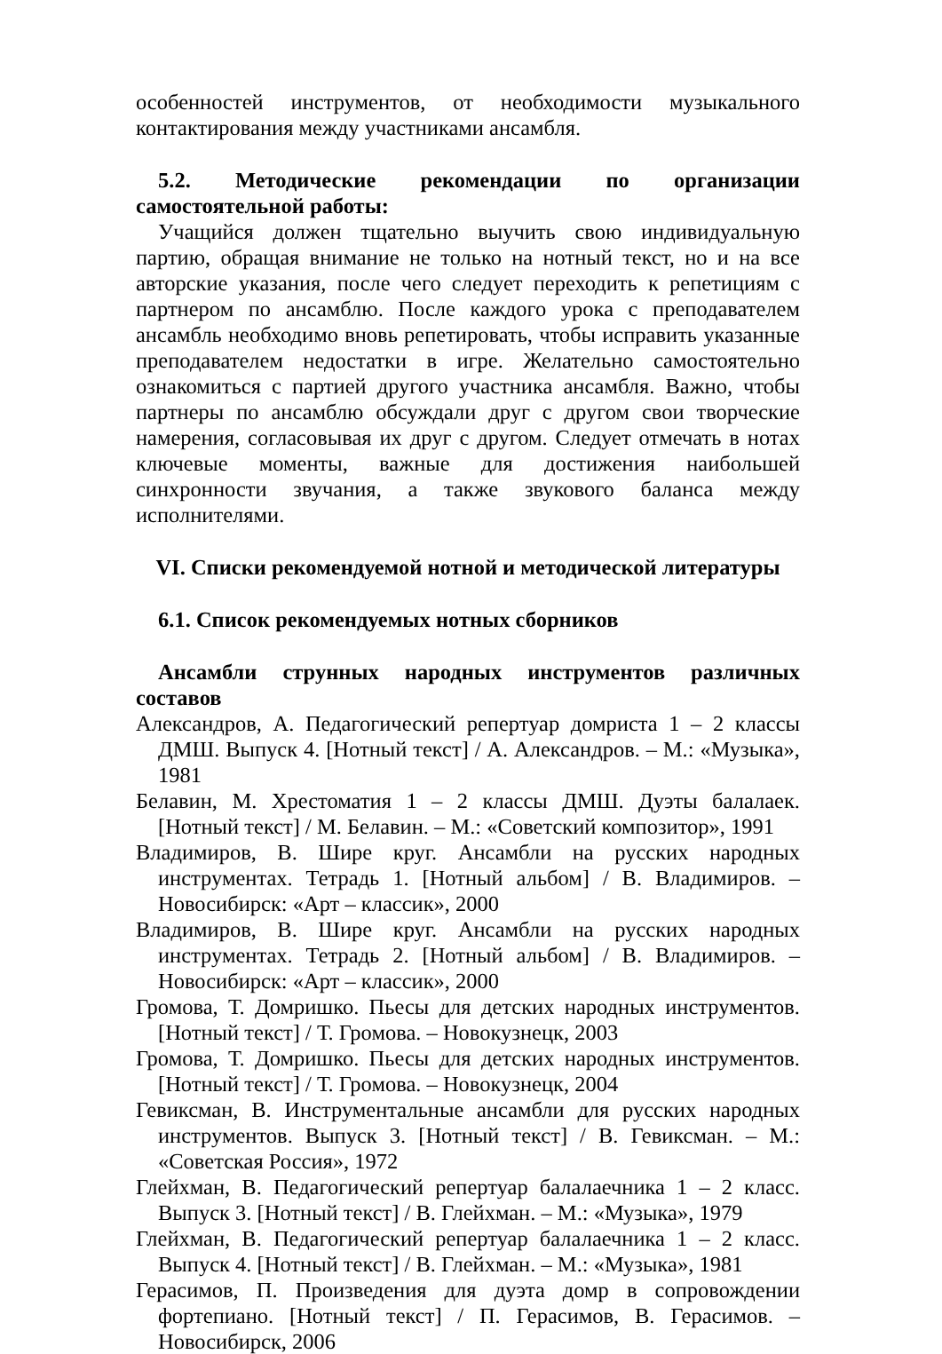особенностей инструментов, от необходимости музыкального контактирования между участниками ансамбля.
5.2. Методические рекомендации по организации самостоятельной работы:
Учащийся должен тщательно выучить свою индивидуальную партию, обращая внимание не только на нотный текст, но и на все авторские указания, после чего следует переходить к репетициям с партнером по ансамблю. После каждого урока с преподавателем ансамбль необходимо вновь репетировать, чтобы исправить указанные преподавателем недостатки в игре. Желательно самостоятельно ознакомиться с партией другого участника ансамбля. Важно, чтобы партнеры по ансамблю обсуждали друг с другом свои творческие намерения, согласовывая их друг с другом. Следует отмечать в нотах ключевые моменты, важные для достижения наибольшей синхронности звучания, а также звукового баланса между исполнителями.
VI. Списки рекомендуемой нотной и методической литературы
6.1. Список рекомендуемых нотных сборников
Ансамбли струнных народных инструментов различных составов
Александров, А. Педагогический репертуар домриста 1 – 2 классы ДМШ. Выпуск 4. [Нотный текст] / А. Александров. – М.: «Музыка», 1981
Белавин, М. Хрестоматия 1 – 2 классы ДМШ. Дуэты балалаек. [Нотный текст] / М. Белавин. – М.: «Советский композитор», 1991
Владимиров, В. Шире круг. Ансамбли на русских народных инструментах. Тетрадь 1. [Нотный альбом] / В. Владимиров. – Новосибирск: «Арт – классик», 2000
Владимиров, В. Шире круг. Ансамбли на русских народных инструментах. Тетрадь 2. [Нотный альбом] / В. Владимиров. – Новосибирск: «Арт – классик», 2000
Громова, Т. Домришко. Пьесы для детских народных инструментов. [Нотный текст] / Т. Громова. – Новокузнецк, 2003
Громова, Т. Домришко. Пьесы для детских народных инструментов. [Нотный текст] / Т. Громова. – Новокузнецк, 2004
Гевиксман, В. Инструментальные ансамбли для русских народных инструментов. Выпуск 3. [Нотный текст] / В. Гевиксман. – М.: «Советская Россия», 1972
Глейхман, В. Педагогический репертуар балалаечника 1 – 2 класс. Выпуск 3. [Нотный текст] / В. Глейхман. – М.: «Музыка», 1979
Глейхман, В. Педагогический репертуар балалаечника 1 – 2 класс. Выпуск 4. [Нотный текст] / В. Глейхман. – М.: «Музыка», 1981
Герасимов, П. Произведения для дуэта домр в сопровождении фортепиано. [Нотный текст] / П. Герасимов, В. Герасимов. – Новосибирск, 2006